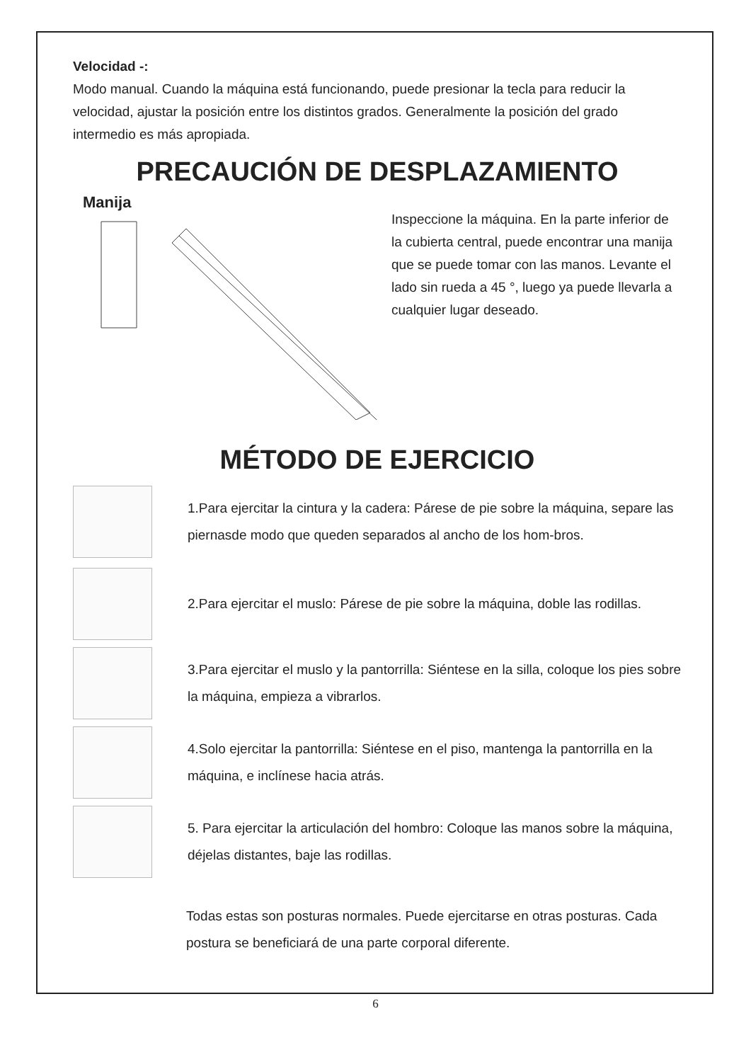Velocidad -:
Modo manual. Cuando la máquina está funcionando, puede presionar la tecla para reducir la velocidad, ajustar la posición entre los distintos grados. Generalmente la posición del grado intermedio es más apropiada.
PRECAUCIÓN DE DESPLAZAMIENTO
Manija
Inspeccione la máquina. En la parte inferior de la cubierta central, puede encontrar una manija que se puede tomar con las manos. Levante el lado sin rueda a 45 °, luego ya puede llevarla a cualquier lugar deseado.
MÉTODO DE EJERCICIO
1.Para ejercitar la cintura y la cadera: Párese de pie sobre la máquina, separe las piernasde modo que queden separados al ancho de los hom-bros.
2.Para ejercitar el muslo: Párese de pie sobre la máquina, doble las rodillas.
3.Para ejercitar el muslo y la pantorrilla: Siéntese en la silla, coloque los pies sobre la máquina, empieza a vibrarlos.
4.Solo ejercitar la pantorrilla: Siéntese en el piso, mantenga la pantorrilla en la máquina, e inclínese hacia atrás.
5. Para ejercitar la articulación del hombro: Coloque las manos sobre la máquina, déjelas distantes, baje las rodillas.
Todas estas son posturas normales. Puede ejercitarse en otras posturas. Cada postura se beneficiará de una parte corporal diferente.
6